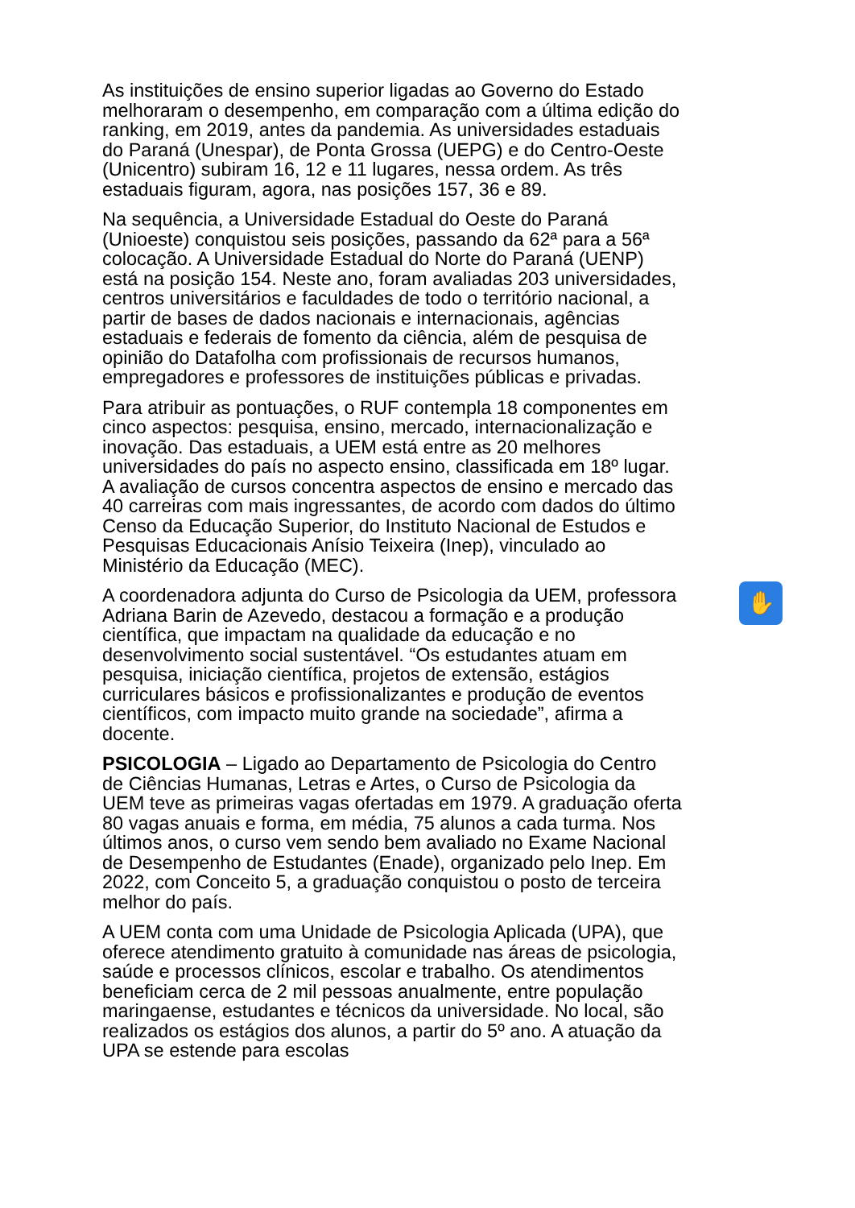As instituições de ensino superior ligadas ao Governo do Estado melhoraram o desempenho, em comparação com a última edição do ranking, em 2019, antes da pandemia. As universidades estaduais do Paraná (Unespar), de Ponta Grossa (UEPG) e do Centro-Oeste (Unicentro) subiram 16, 12 e 11 lugares, nessa ordem. As três estaduais figuram, agora, nas posições 157, 36 e 89.
Na sequência, a Universidade Estadual do Oeste do Paraná (Unioeste) conquistou seis posições, passando da 62ª para a 56ª colocação. A Universidade Estadual do Norte do Paraná (UENP) está na posição 154. Neste ano, foram avaliadas 203 universidades, centros universitários e faculdades de todo o território nacional, a partir de bases de dados nacionais e internacionais, agências estaduais e federais de fomento da ciência, além de pesquisa de opinião do Datafolha com profissionais de recursos humanos, empregadores e professores de instituições públicas e privadas.
Para atribuir as pontuações, o RUF contempla 18 componentes em cinco aspectos: pesquisa, ensino, mercado, internacionalização e inovação. Das estaduais, a UEM está entre as 20 melhores universidades do país no aspecto ensino, classificada em 18º lugar. A avaliação de cursos concentra aspectos de ensino e mercado das 40 carreiras com mais ingressantes, de acordo com dados do último Censo da Educação Superior, do Instituto Nacional de Estudos e Pesquisas Educacionais Anísio Teixeira (Inep), vinculado ao Ministério da Educação (MEC).
A coordenadora adjunta do Curso de Psicologia da UEM, professora Adriana Barin de Azevedo, destacou a formação e a produção científica, que impactam na qualidade da educação e no desenvolvimento social sustentável. “Os estudantes atuam em pesquisa, iniciação científica, projetos de extensão, estágios curriculares básicos e profissionalizantes e produção de eventos científicos, com impacto muito grande na sociedade”, afirma a docente.
PSICOLOGIA – Ligado ao Departamento de Psicologia do Centro de Ciências Humanas, Letras e Artes, o Curso de Psicologia da UEM teve as primeiras vagas ofertadas em 1979. A graduação oferta 80 vagas anuais e forma, em média, 75 alunos a cada turma. Nos últimos anos, o curso vem sendo bem avaliado no Exame Nacional de Desempenho de Estudantes (Enade), organizado pelo Inep. Em 2022, com Conceito 5, a graduação conquistou o posto de terceira melhor do país.
A UEM conta com uma Unidade de Psicologia Aplicada (UPA), que oferece atendimento gratuito à comunidade nas áreas de psicologia, saúde e processos clínicos, escolar e trabalho. Os atendimentos beneficiam cerca de 2 mil pessoas anualmente, entre população maringaense, estudantes e técnicos da universidade. No local, são realizados os estágios dos alunos, a partir do 5º ano. A atuação da UPA se estende para escolas
✋